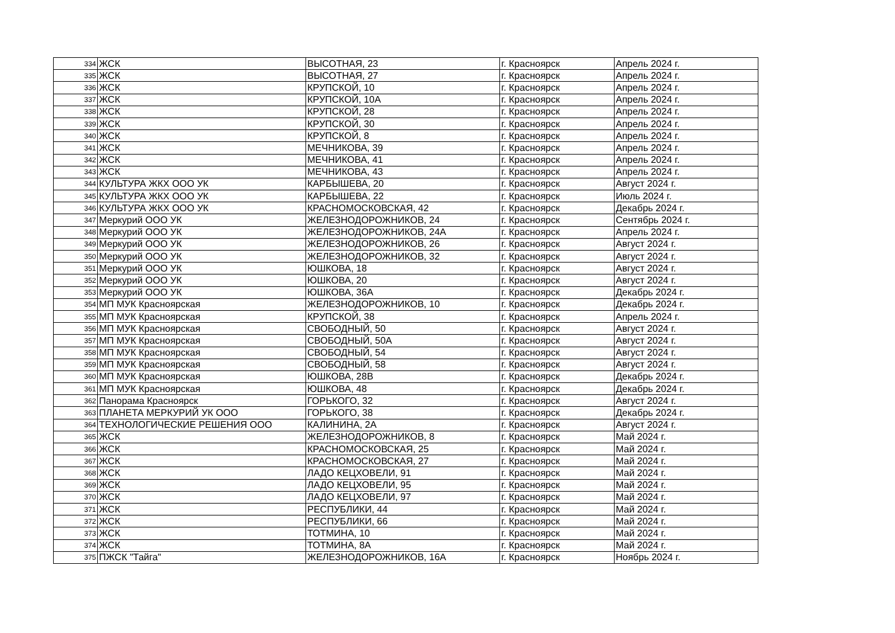| 334 | ЖСК | ВЫСОТНАЯ, 23 | г. Красноярск | Апрель 2024 г. |
| 335 | ЖСК | ВЫСОТНАЯ, 27 | г. Красноярск | Апрель 2024 г. |
| 336 | ЖСК | КРУПСКОЙ, 10 | г. Красноярск | Апрель 2024 г. |
| 337 | ЖСК | КРУПСКОЙ, 10А | г. Красноярск | Апрель 2024 г. |
| 338 | ЖСК | КРУПСКОЙ, 28 | г. Красноярск | Апрель 2024 г. |
| 339 | ЖСК | КРУПСКОЙ, 30 | г. Красноярск | Апрель 2024 г. |
| 340 | ЖСК | КРУПСКОЙ, 8 | г. Красноярск | Апрель 2024 г. |
| 341 | ЖСК | МЕЧНИКОВА, 39 | г. Красноярск | Апрель 2024 г. |
| 342 | ЖСК | МЕЧНИКОВА, 41 | г. Красноярск | Апрель 2024 г. |
| 343 | ЖСК | МЕЧНИКОВА, 43 | г. Красноярск | Апрель 2024 г. |
| 344 | КУЛЬТУРА ЖКХ ООО УК | КАРБЫШЕВА, 20 | г. Красноярск | Август 2024 г. |
| 345 | КУЛЬТУРА ЖКХ ООО УК | КАРБЫШЕВА, 22 | г. Красноярск | Июль 2024 г. |
| 346 | КУЛЬТУРА ЖКХ ООО УК | КРАСНОМОСКОВСКАЯ, 42 | г. Красноярск | Декабрь 2024 г. |
| 347 | Меркурий ООО УК | ЖЕЛЕЗНОДОРОЖНИКОВ, 24 | г. Красноярск | Сентябрь 2024 г. |
| 348 | Меркурий ООО УК | ЖЕЛЕЗНОДОРОЖНИКОВ, 24А | г. Красноярск | Апрель 2024 г. |
| 349 | Меркурий ООО УК | ЖЕЛЕЗНОДОРОЖНИКОВ, 26 | г. Красноярск | Август 2024 г. |
| 350 | Меркурий ООО УК | ЖЕЛЕЗНОДОРОЖНИКОВ, 32 | г. Красноярск | Август 2024 г. |
| 351 | Меркурий ООО УК | ЮШКОВА, 18 | г. Красноярск | Август 2024 г. |
| 352 | Меркурий ООО УК | ЮШКОВА, 20 | г. Красноярск | Август 2024 г. |
| 353 | Меркурий ООО УК | ЮШКОВА, 36А | г. Красноярск | Декабрь 2024 г. |
| 354 | МП МУК Красноярская | ЖЕЛЕЗНОДОРОЖНИКОВ, 10 | г. Красноярск | Декабрь 2024 г. |
| 355 | МП МУК Красноярская | КРУПСКОЙ, 38 | г. Красноярск | Апрель 2024 г. |
| 356 | МП МУК Красноярская | СВОБОДНЫЙ, 50 | г. Красноярск | Август 2024 г. |
| 357 | МП МУК Красноярская | СВОБОДНЫЙ, 50А | г. Красноярск | Август 2024 г. |
| 358 | МП МУК Красноярская | СВОБОДНЫЙ, 54 | г. Красноярск | Август 2024 г. |
| 359 | МП МУК Красноярская | СВОБОДНЫЙ, 58 | г. Красноярск | Август 2024 г. |
| 360 | МП МУК Красноярская | ЮШКОВА, 28В | г. Красноярск | Декабрь 2024 г. |
| 361 | МП МУК Красноярская | ЮШКОВА, 48 | г. Красноярск | Декабрь 2024 г. |
| 362 | Панорама Красноярск | ГОРЬКОГО, 32 | г. Красноярск | Август 2024 г. |
| 363 | ПЛАНЕТА МЕРКУРИЙ УК ООО | ГОРЬКОГО, 38 | г. Красноярск | Декабрь 2024 г. |
| 364 | ТЕХНОЛОГИЧЕСКИЕ РЕШЕНИЯ ООО | КАЛИНИНА, 2А | г. Красноярск | Август 2024 г. |
| 365 | ЖСК | ЖЕЛЕЗНОДОРОЖНИКОВ, 8 | г. Красноярск | Май 2024 г. |
| 366 | ЖСК | КРАСНОМОСКОВСКАЯ, 25 | г. Красноярск | Май 2024 г. |
| 367 | ЖСК | КРАСНОМОСКОВСКАЯ, 27 | г. Красноярск | Май 2024 г. |
| 368 | ЖСК | ЛАДО КЕЦХОВЕЛИ, 91 | г. Красноярск | Май 2024 г. |
| 369 | ЖСК | ЛАДО КЕЦХОВЕЛИ, 95 | г. Красноярск | Май 2024 г. |
| 370 | ЖСК | ЛАДО КЕЦХОВЕЛИ, 97 | г. Красноярск | Май 2024 г. |
| 371 | ЖСК | РЕСПУБЛИКИ, 44 | г. Красноярск | Май 2024 г. |
| 372 | ЖСК | РЕСПУБЛИКИ, 66 | г. Красноярск | Май 2024 г. |
| 373 | ЖСК | ТОТМИНА, 10 | г. Красноярск | Май 2024 г. |
| 374 | ЖСК | ТОТМИНА, 8А | г. Красноярск | Май 2024 г. |
| 375 | ПЖСК "Тайга" | ЖЕЛЕЗНОДОРОЖНИКОВ, 16А | г. Красноярск | Ноябрь 2024 г. |